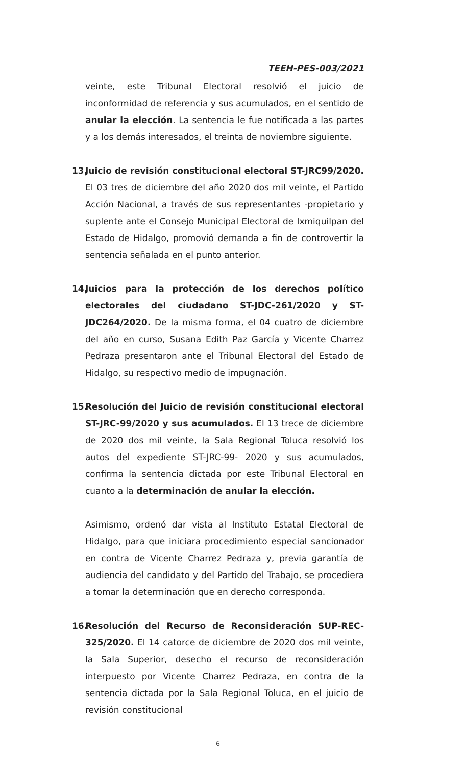TEEH-PES-003/2021
veinte, este Tribunal Electoral resolvió el juicio de inconformidad de referencia y sus acumulados, en el sentido de anular la elección. La sentencia le fue notificada a las partes y a los demás interesados, el treinta de noviembre siguiente.
13.
Juicio de revisión constitucional electoral ST-JRC99/2020. El 03 tres de diciembre del año 2020 dos mil veinte, el Partido Acción Nacional, a través de sus representantes -propietario y suplente ante el Consejo Municipal Electoral de Ixmiquilpan del Estado de Hidalgo, promovió demanda a fin de controvertir la sentencia señalada en el punto anterior.
14.
Juicios para la protección de los derechos político electorales del ciudadano ST-JDC-261/2020 y ST-JDC264/2020. De la misma forma, el 04 cuatro de diciembre del año en curso, Susana Edith Paz García y Vicente Charrez Pedraza presentaron ante el Tribunal Electoral del Estado de Hidalgo, su respectivo medio de impugnación.
15.
Resolución del Juicio de revisión constitucional electoral ST-JRC-99/2020 y sus acumulados. El 13 trece de diciembre de 2020 dos mil veinte, la Sala Regional Toluca resolvió los autos del expediente ST-JRC-99- 2020 y sus acumulados, confirma la sentencia dictada por este Tribunal Electoral en cuanto a la determinación de anular la elección.
Asimismo, ordenó dar vista al Instituto Estatal Electoral de Hidalgo, para que iniciara procedimiento especial sancionador en contra de Vicente Charrez Pedraza y, previa garantía de audiencia del candidato y del Partido del Trabajo, se procediera a tomar la determinación que en derecho corresponda.
16.
Resolución del Recurso de Reconsideración SUP-REC-325/2020. El 14 catorce de diciembre de 2020 dos mil veinte, la Sala Superior, desecho el recurso de reconsideración interpuesto por Vicente Charrez Pedraza, en contra de la sentencia dictada por la Sala Regional Toluca, en el juicio de revisión constitucional
6